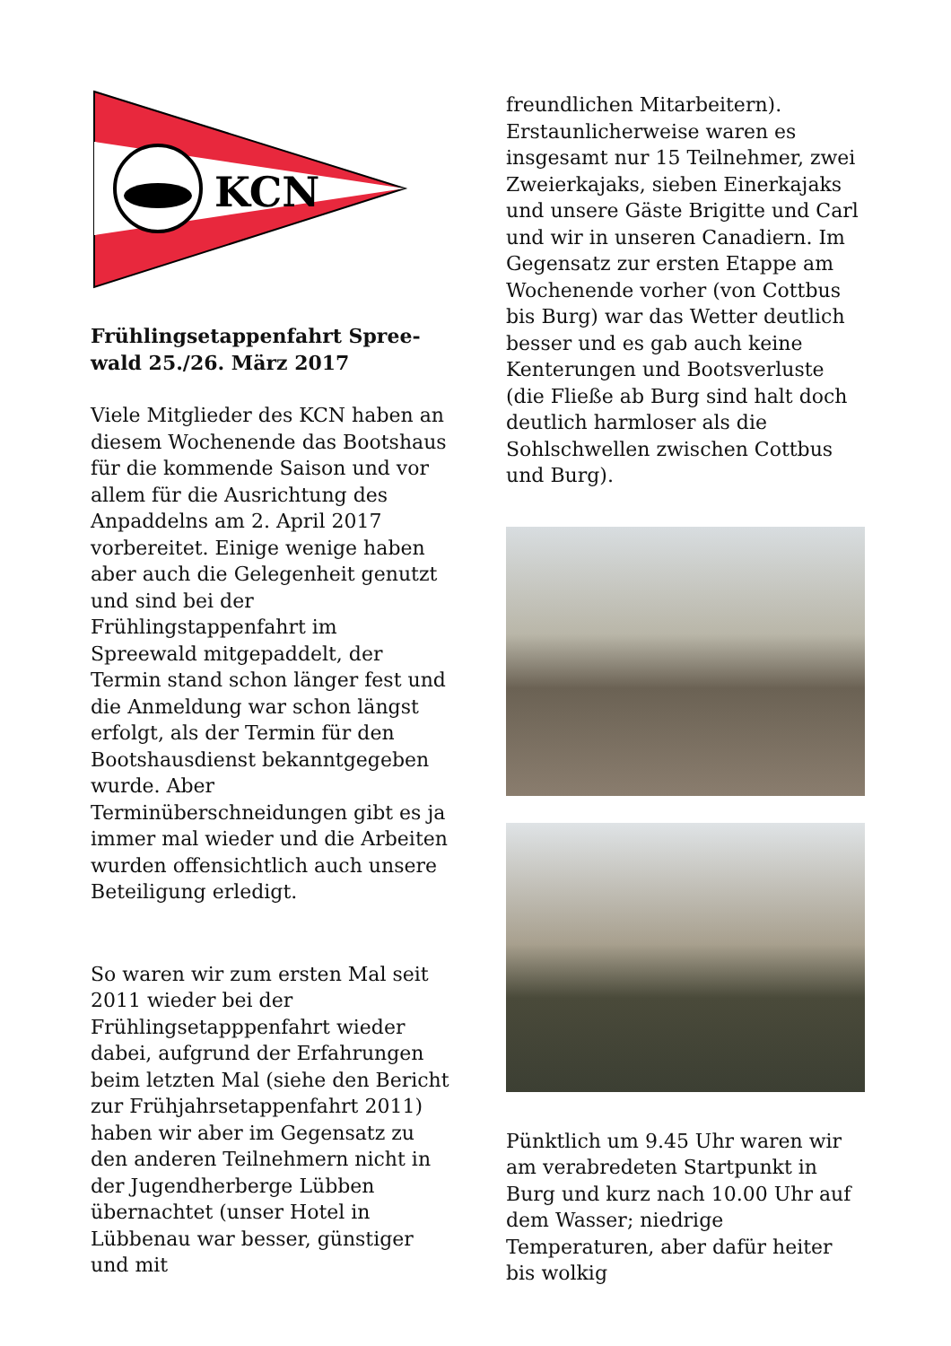KCN
Frühlingsetappenfahrt Spree-
wald 25./26. März 2017
Viele Mitglieder des KCN haben an diesem Wochenende das Bootshaus für die kommende Saison und vor allem für die Ausrichtung des Anpaddelns am 2. April 2017 vorbereitet. Einige wenige haben aber auch die Gelegenheit genutzt und sind bei der Frühlingstappenfahrt im Spreewald mitgepaddelt, der Termin stand schon länger fest und die Anmeldung war schon längst erfolgt, als der Termin für den Bootshausdienst bekanntgegeben wurde. Aber Terminüberschneidungen gibt es ja immer mal wieder und die Arbeiten wurden offensichtlich auch unsere Beteiligung erledigt.
So waren wir zum ersten Mal seit 2011 wieder bei der Frühlingsetapppenfahrt wieder dabei, aufgrund der Erfahrungen beim letzten Mal (siehe den Bericht zur Frühjahrsetappenfahrt 2011) haben wir aber im Gegensatz zu den anderen Teilnehmern nicht in der Jugendherberge Lübben übernachtet (unser Hotel in Lübbenau war besser, günstiger und mit
freundlichen Mitarbeitern). Erstaunlicherweise waren es insgesamt nur 15 Teilnehmer, zwei Zweierkajaks, sieben Einerkajaks und unsere Gäste Brigitte und Carl und wir in unseren Canadiern. Im Gegensatz zur ersten Etappe am Wochenende vorher (von Cottbus bis Burg) war das Wetter deutlich besser und es gab auch keine Kenterungen und Bootsverluste (die Fließe ab Burg sind halt doch deutlich harmloser als die Sohlschwellen zwischen Cottbus und Burg).
Pünktlich um 9.45 Uhr waren wir am verabredeten Startpunkt in Burg und kurz nach 10.00 Uhr auf dem Wasser; niedrige Temperaturen, aber dafür heiter bis wolkig